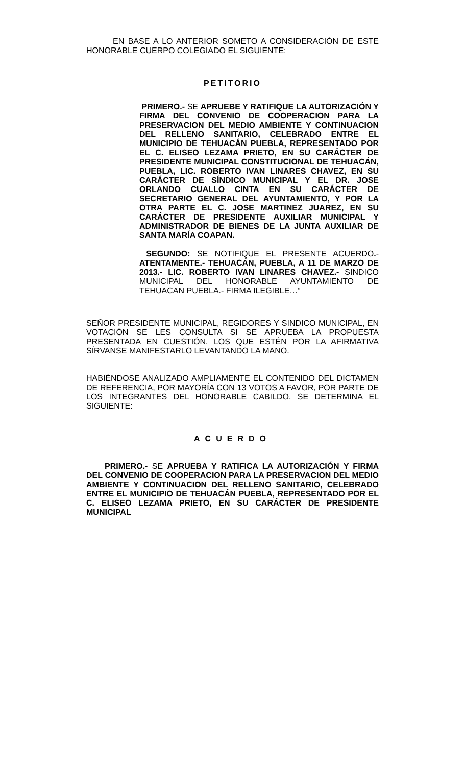EN BASE A LO ANTERIOR SOMETO A CONSIDERACIÓN DE ESTE HONORABLE CUERPO COLEGIADO EL SIGUIENTE:
PETITORIO
PRIMERO.- SE APRUEBE Y RATIFIQUE LA AUTORIZACIÓN Y FIRMA DEL CONVENIO DE COOPERACION PARA LA PRESERVACION DEL MEDIO AMBIENTE Y CONTINUACION DEL RELLENO SANITARIO, CELEBRADO ENTRE EL MUNICIPIO DE TEHUACÁN PUEBLA, REPRESENTADO POR EL C. ELISEO LEZAMA PRIETO, EN SU CARÁCTER DE PRESIDENTE MUNICIPAL CONSTITUCIONAL DE TEHUACÁN, PUEBLA, LIC. ROBERTO IVAN LINARES CHAVEZ, EN SU CARÁCTER DE SÍNDICO MUNICIPAL Y EL DR. JOSE ORLANDO CUALLO CINTA EN SU CARÁCTER DE SECRETARIO GENERAL DEL AYUNTAMIENTO, Y POR LA OTRA PARTE EL C. JOSE MARTINEZ JUAREZ, EN SU CARÁCTER DE PRESIDENTE AUXILIAR MUNICIPAL Y ADMINISTRADOR DE BIENES DE LA JUNTA AUXILIAR DE SANTA MARÍA COAPAN.
SEGUNDO: SE NOTIFIQUE EL PRESENTE ACUERDO.- ATENTAMENTE.- TEHUACÁN, PUEBLA, A 11 DE MARZO DE 2013.- LIC. ROBERTO IVAN LINARES CHAVEZ.- SINDICO MUNICIPAL DEL HONORABLE AYUNTAMIENTO DE TEHUACAN PUEBLA.- FIRMA ILEGIBLE…”
SEÑOR PRESIDENTE MUNICIPAL, REGIDORES Y SINDICO MUNICIPAL, EN VOTACIÓN SE LES CONSULTA SI SE APRUEBA LA PROPUESTA PRESENTADA EN CUESTIÓN, LOS QUE ESTÉN POR LA AFIRMATIVA SÍRVANSE MANIFESTARLO LEVANTANDO LA MANO.
HABIÉNDOSE ANALIZADO AMPLIAMENTE EL CONTENIDO DEL DICTAMEN DE REFERENCIA, POR MAYORÍA CON 13 VOTOS A FAVOR, POR PARTE DE LOS INTEGRANTES DEL HONORABLE CABILDO, SE DETERMINA EL SIGUIENTE:
ACUERDO
PRIMERO.- SE APRUEBA Y RATIFICA LA AUTORIZACIÓN Y FIRMA DEL CONVENIO DE COOPERACION PARA LA PRESERVACION DEL MEDIO AMBIENTE Y CONTINUACION DEL RELLENO SANITARIO, CELEBRADO ENTRE EL MUNICIPIO DE TEHUACÁN PUEBLA, REPRESENTADO POR EL C. ELISEO LEZAMA PRIETO, EN SU CARÁCTER DE PRESIDENTE MUNICIPAL